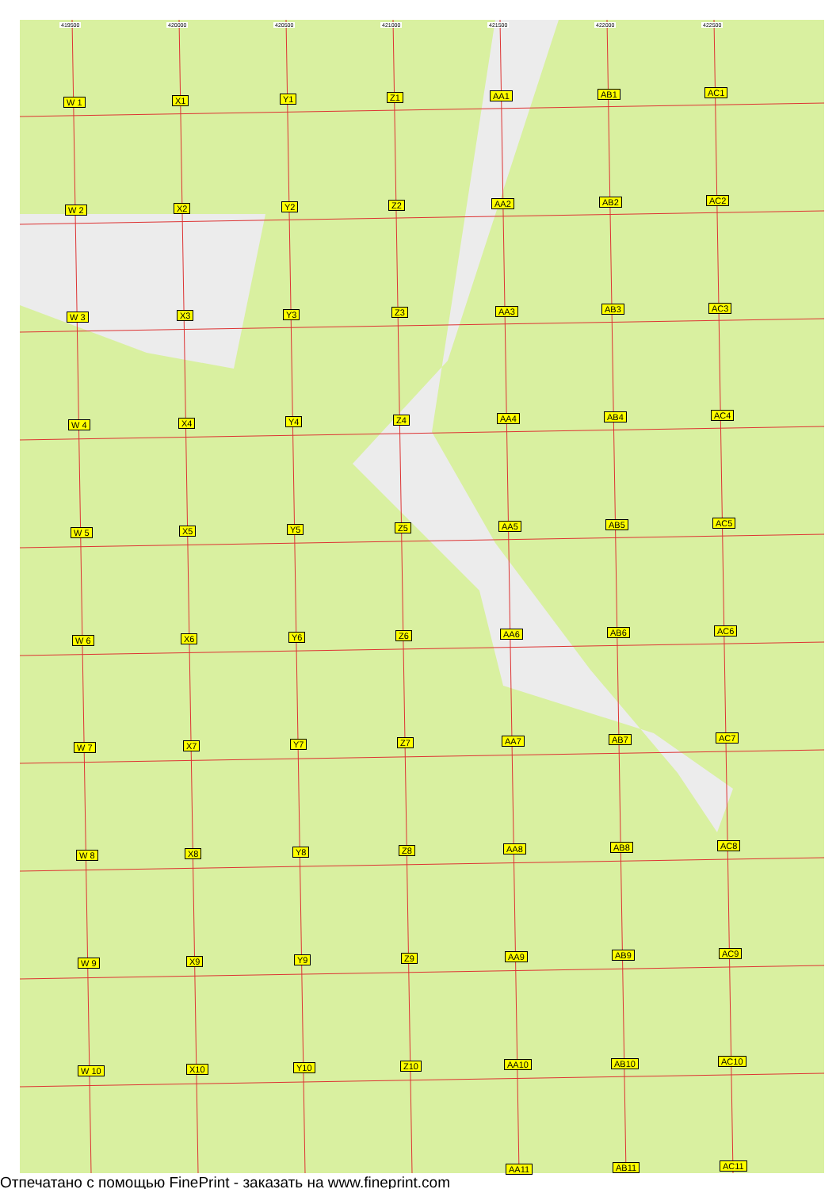419500 420000 420500 421000 421500 422000 422500
W 1 X1 Y1 Z1 AA1 AB1 AC1
W 2 X2 Y2 Z2 AA2 AB2 AC2
W 3 X3 Y3 Z3 AA3 AB3 AC3
W 4 X4 Y4 Z4 AA4 AB4 AC4
W 5 X5 Y5 Z5 AA5 AB5 AC5
W 6 X6 Y6 Z6 AA6 AB6 AC6
W 7 X7 Y7 Z7 AA7 AB7 AC7
W 8 X8 Y8 Z8 AA8 AB8 AC8
W 9 X9 Y9 Z9 AA9 AB9 AC9
W 10 X10 Y10 Z10 AA10 AB10 AC10
AA11 AB11 AC11
Отпечатано с помощью FinePrint - заказать на www.fineprint.com